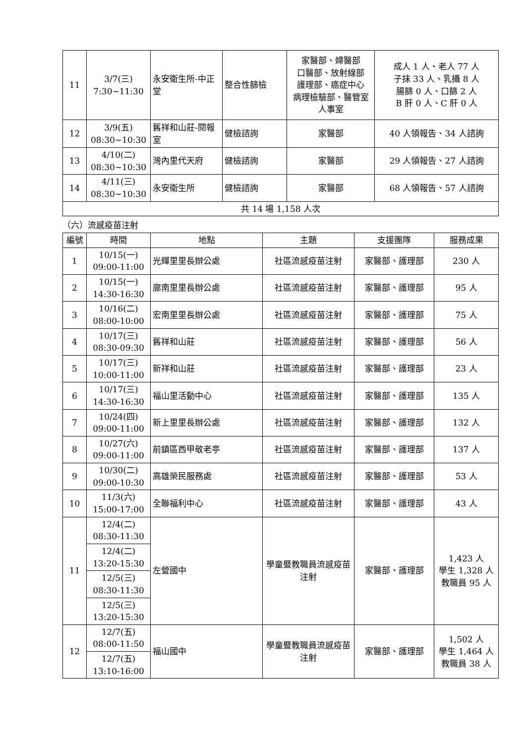| 11 | 3/7(三) 7:30~11:30 | 永安衛生所-中正堂 | 整合性篩檢 | 家醫部、婦醫部 口醫部、放射線部 護理部、癌症中心 病理檢驗部、醫管室 人事室 | 成人 1 人、老人 77 人 子抹 33 人、乳攝 8 人 腸篩 0 人、口篩 2 人 B 肝 0 人、C 肝 0 人 |
| 12 | 3/9(五) 08:30~10:30 | 舊祥和山莊-閱報室 | 健檢諮詢 | 家醫部 | 40 人領報告、34 人諮詢 |
| 13 | 4/10(二) 08:30~10:30 | 灣內里代天府 | 健檢諮詢 | 家醫部 | 29 人領報告、27 人諮詢 |
| 14 | 4/11(三) 08:30~10:30 | 永安衛生所 | 健檢諮詢 | 家醫部 | 68 人領報告、57 人諮詢 |
| 共 14 場 1,158 人次 | | | | | |
（六）流感疫苗注射
| 編號 | 時間 | 地點 | 主題 | 支援團隊 | 服務成果 |
| --- | --- | --- | --- | --- | --- |
| 1 | 10/15(一) 09:00-11:00 | 光輝里里長辦公處 | 社區流感疫苗注射 | 家醫部、護理部 | 230 人 |
| 2 | 10/15(一) 14:30-16:30 | 廍南里里長辦公處 | 社區流感疫苗注射 | 家醫部、護理部 | 95 人 |
| 3 | 10/16(二) 08:00-10:00 | 宏南里里長辦公處 | 社區流感疫苗注射 | 家醫部、護理部 | 75 人 |
| 4 | 10/17(三) 08:30-09:30 | 舊祥和山莊 | 社區流感疫苗注射 | 家醫部、護理部 | 56 人 |
| 5 | 10/17(三) 10:00-11:00 | 新祥和山莊 | 社區流感疫苗注射 | 家醫部、護理部 | 23 人 |
| 6 | 10/17(三) 14:30-16:30 | 福山里活動中心 | 社區流感疫苗注射 | 家醫部、護理部 | 135 人 |
| 7 | 10/24(四) 09:00-11:00 | 新上里里長辦公處 | 社區流感疫苗注射 | 家醫部、護理部 | 132 人 |
| 8 | 10/27(六) 09:00-11:00 | 前鎮區西甲敬老亭 | 社區流感疫苗注射 | 家醫部、護理部 | 137 人 |
| 9 | 10/30(二) 09:00-10:30 | 高雄榮民服務處 | 社區流感疫苗注射 | 家醫部、護理部 | 53 人 |
| 10 | 11/3(六) 15:00-17:00 | 全聯福利中心 | 社區流感疫苗注射 | 家醫部、護理部 | 43 人 |
| 11 | 12/4(二) 08:30-11:30 | 左營國中 | 學童暨教職員流感疫苗注射 | 家醫部、護理部 | 1,423 人 學生 1,328 人 教職員 95 人 |
| | 12/4(二) 13:20-15:30 | | | | |
| | 12/5(三) 08:30-11:30 | | | | |
| | 12/5(三) 13:20-15:30 | | | | |
| 12 | 12/7(五) 08:00-11:50 | 福山國中 | 學童暨教職員流感疫苗注射 | 家醫部、護理部 | 1,502 人 學生 1,464 人 教職員 38 人 |
| | 12/7(五) 13:10-16:00 | | | | |